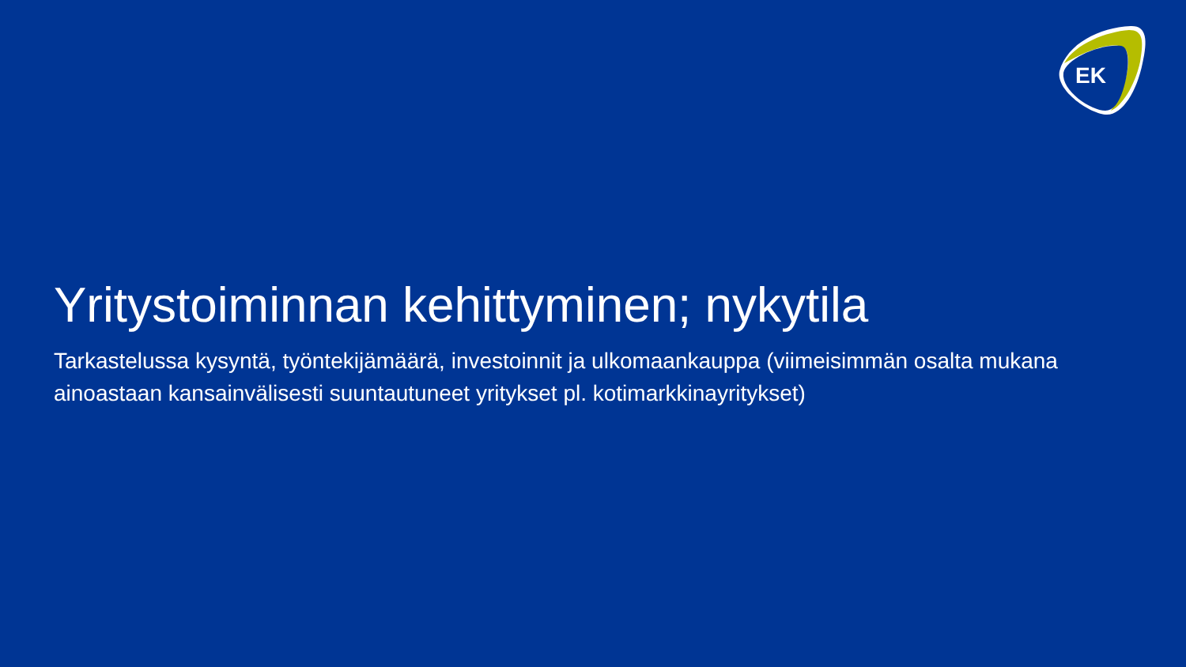EK
Yritystoiminnan kehittyminen; nykytila
Tarkastelussa kysyntä, työntekijämäärä, investoinnit ja ulkomaankauppa (viimeisimmän osalta mukana ainoastaan kansainvälisesti suuntautuneet yritykset pl. kotimarkkinayritykset)